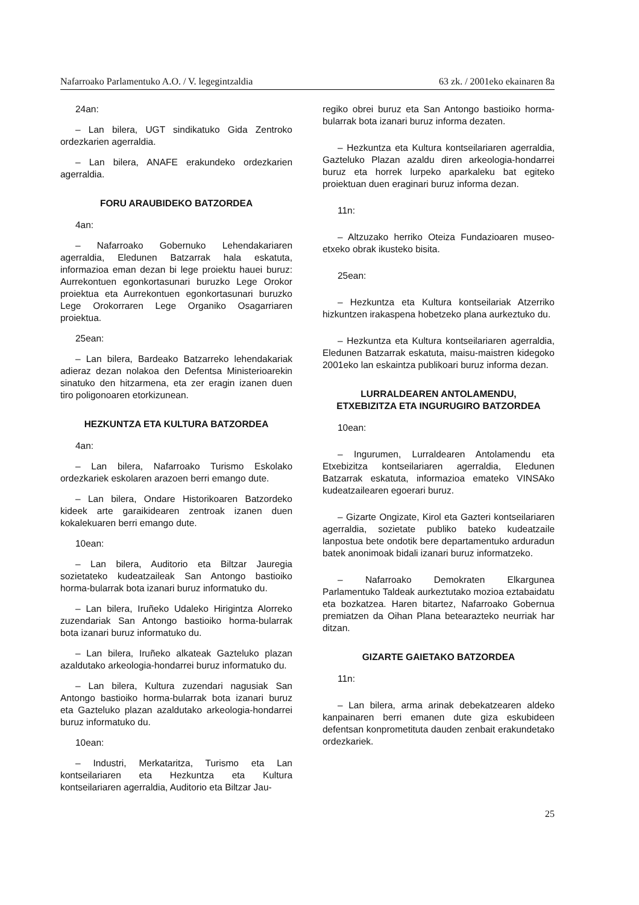Nafarroako Parlamentuko A.O. / V. legegintzaldia 63 zk. / 2001eko ekainaren 8a
24an:
– Lan bilera, UGT sindikatuko Gida Zentroko ordezkarien agerraldia.
– Lan bilera, ANAFE erakundeko ordezkarien agerraldia.
FORU ARAUBIDEKO BATZORDEA
4an:
– Nafarroako Gobernuko Lehendakariaren agerraldia, Eledunen Batzarrak hala eskatuta, informazioa eman dezan bi lege proiektu hauei buruz: Aurrekontuen egonkortasunari buruzko Lege Orokor proiektua eta Aurrekontuen egonkortasunari buruzko Lege Orokorraren Lege Organiko Osagarriaren proiektua.
25ean:
– Lan bilera, Bardeako Batzarreko lehendakariak adieraz dezan nolakoa den Defentsa Ministerioarekin sinatuko den hitzarmena, eta zer eragin izanen duen tiro poligonoaren etorkizunean.
HEZKUNTZA ETA KULTURA BATZORDEA
4an:
– Lan bilera, Nafarroako Turismo Eskolako ordezkariek eskolaren arazoen berri emango dute.
– Lan bilera, Ondare Historikoaren Batzordeko kideek arte garaikidearen zentroak izanen duen kokalekuaren berri emango dute.
10ean:
– Lan bilera, Auditorio eta Biltzar Jauregia sozietateko kudeatzaileak San Antongo bastioiko horma-bularrak bota izanari buruz informatuko du.
– Lan bilera, Iruñeko Udaleko Hirigintza Alorreko zuzendariak San Antongo bastioiko horma-bularrak bota izanari buruz informatuko du.
– Lan bilera, Iruñeko alkateak Gazteluko plazan azaldutako arkeologia-hondarrei buruz informatuko du.
– Lan bilera, Kultura zuzendari nagusiak San Antongo bastioiko horma-bularrak bota izanari buruz eta Gazteluko plazan azaldutako arkeologia-hondarrei buruz informatuko du.
10ean:
– Industri, Merkataritza, Turismo eta Lan kontseilariaren eta Hezkuntza eta Kultura kontseilariaren agerraldia, Auditorio eta Biltzar Jau-
regiko obrei buruz eta San Antongo bastioiko horma-bularrak bota izanari buruz informa dezaten.
– Hezkuntza eta Kultura kontseilariaren agerraldia, Gazteluko Plazan azaldu diren arkeologia-hondarrei buruz eta horrek lurpeko aparkaleku bat egiteko proiektuan duen eraginari buruz informa dezan.
11n:
– Altzuzako herriko Oteiza Fundazioaren museo-etxeko obrak ikusteko bisita.
25ean:
– Hezkuntza eta Kultura kontseilariak Atzerriko hizkuntzen irakaspena hobetzeko plana aurkeztuko du.
– Hezkuntza eta Kultura kontseilariaren agerraldia, Eledunen Batzarrak eskatuta, maisu-maistren kidegoko 2001eko lan eskaintza publikoari buruz informa dezan.
LURRALDEAREN ANTOLAMENDU,
ETXEBIZITZA ETA INGURUGIRO BATZORDEA
10ean:
– Ingurumen, Lurraldearen Antolamendu eta Etxebizitza kontseilariaren agerraldia, Eledunen Batzarrak eskatuta, informazioa emateko VINSAko kudeatzailearen egoerari buruz.
– Gizarte Ongizate, Kirol eta Gazteri kontseilariaren agerraldia, sozietate publiko bateko kudeatzaile lanpostua bete ondotik bere departamentuko arduradun batek anonimoak bidali izanari buruz informatzeko.
– Nafarroako Demokraten Elkargunea Parlamentuko Taldeak aurkeztutako mozioa eztabaidatu eta bozkatzea. Haren bitartez, Nafarroako Gobernua premiatzen da Oihan Plana betearazteko neurriak har ditzan.
GIZARTE GAIETAKO BATZORDEA
11n:
– Lan bilera, arma arinak debekatzearen aldeko kanpainaren berri emanen dute giza eskubideen defentsan konprometituta dauden zenbait erakundetako ordezkariek.
25